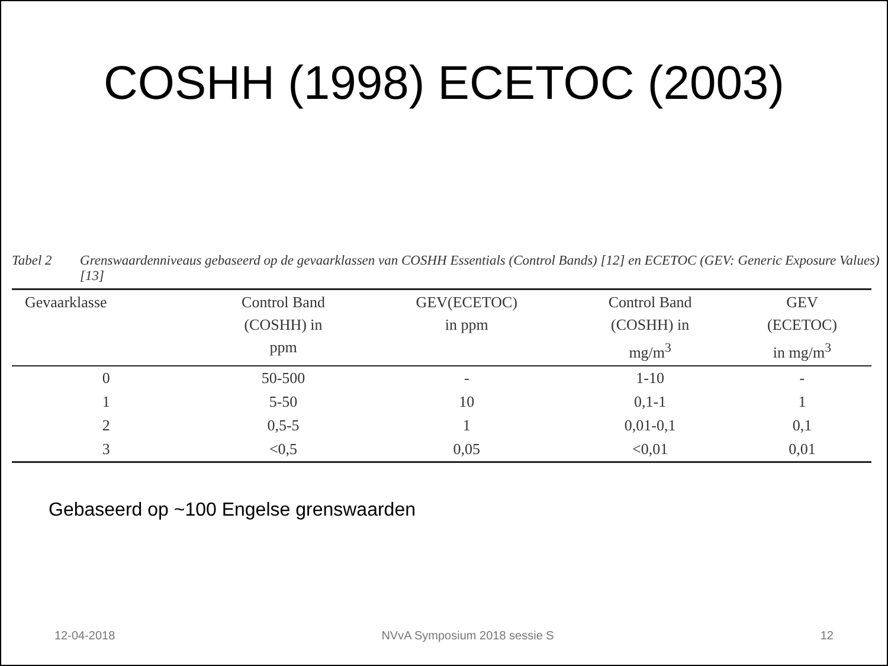COSHH (1998) ECETOC (2003)
Tabel 2 Grenswaardenniveaus gebaseerd op de gevaarklassen van COSHH Essentials (Control Bands) [12] en ECETOC (GEV: Generic Exposure Values) [13]
| Gevaarklasse | Control Band (COSHH) in ppm | GEV(ECETOC) in ppm | Control Band (COSHH) in mg/m<sup>3</sup> | GEV (ECETOC) in mg/m<sup>3</sup> |
| --- | --- | --- | --- | --- |
| 0 | 50-500 | - | 1-10 | - |
| 1 | 5-50 | 10 | 0,1-1 | 1 |
| 2 | 0,5-5 | 1 | 0,01-0,1 | 0,1 |
| 3 | <0,5 | 0,05 | <0,01 | 0,01 |
Gebaseerd op ~100 Engelse grenswaarden
12-04-2018 NVvA Symposium 2018 sessie S 12